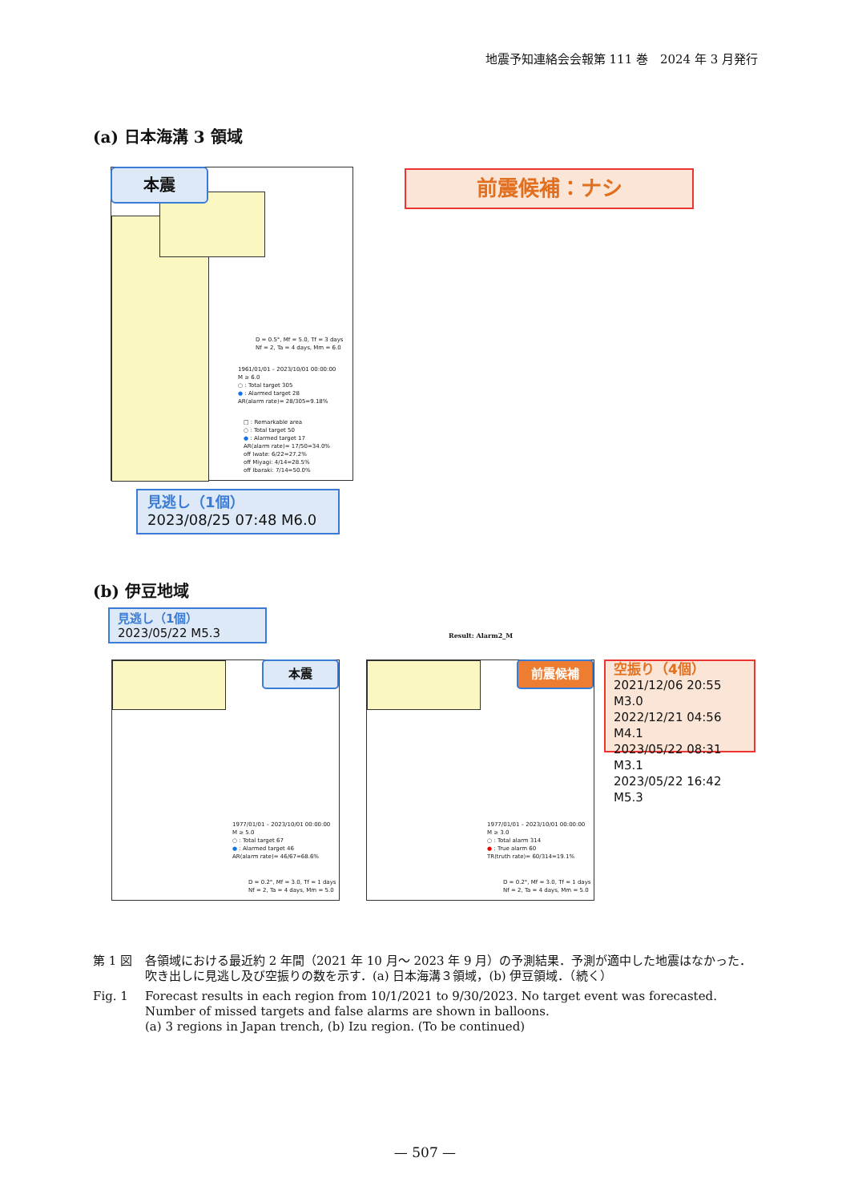地震予知連絡会会報第 111 巻　2024 年 3 月発行
(a) 日本海溝 3 領域
D = 0.5°, Mf = 5.0, Tf = 3 days
Nf = 2, Ta = 4 days, Mm = 6.0
1961/01/01 – 2023/10/01 00:00:00
M ≥ 6.0
○ : Total target 305
● : Alarmed target 28
AR(alarm rate)= 28/305=9.18%
□ : Remarkable area
○ : Total target 50
● : Alarmed target 17
AR(alarm rate)= 17/50=34.0%
off Iwate: 6/22=27.2%
off Miyagi: 4/14=28.5%
off Ibaraki: 7/14=50.0%
本震 前震候補：ナシ
見逃し（1個）
2023/08/25 07:48 M6.0
(b) 伊豆地域
見逃し（1個）
2023/05/22 M5.3
Result: Alarm2_M
1977/01/01 – 2023/10/01 00:00:00
M ≥ 5.0
○ : Total target 67
● : Alarmed target 46
AR(alarm rate)= 46/67=68.6%
D = 0.2°, Mf = 3.0, Tf = 1 days
Nf = 2, Ta = 4 days, Mm = 5.0
本震
1977/01/01 – 2023/10/01 00:00:00
M ≥ 3.0
○ : Total alarm 314
● : True alarm 60
TR(truth rate)= 60/314=19.1%
D = 0.2°, Mf = 3.0, Tf = 1 days
Nf = 2, Ta = 4 days, Mm = 5.0
前震候補
空振り（4個）
2021/12/06 20:55 M3.0
2022/12/21 04:56 M4.1
2023/05/22 08:31 M3.1
2023/05/22 16:42 M5.3
第 1 図 各領域における最近約 2 年間（2021 年 10 月～ 2023 年 9 月）の予測結果．予測が適中した地震はなかった．吹き出しに見逃し及び空振りの数を示す．(a) 日本海溝３領域，(b) 伊豆領域．（続く）
Fig. 1 Forecast results in each region from 10/1/2021 to 9/30/2023. No target event was forecasted. Number of missed targets and false alarms are shown in balloons.
(a) 3 regions in Japan trench, (b) Izu region. (To be continued)
— 507 —